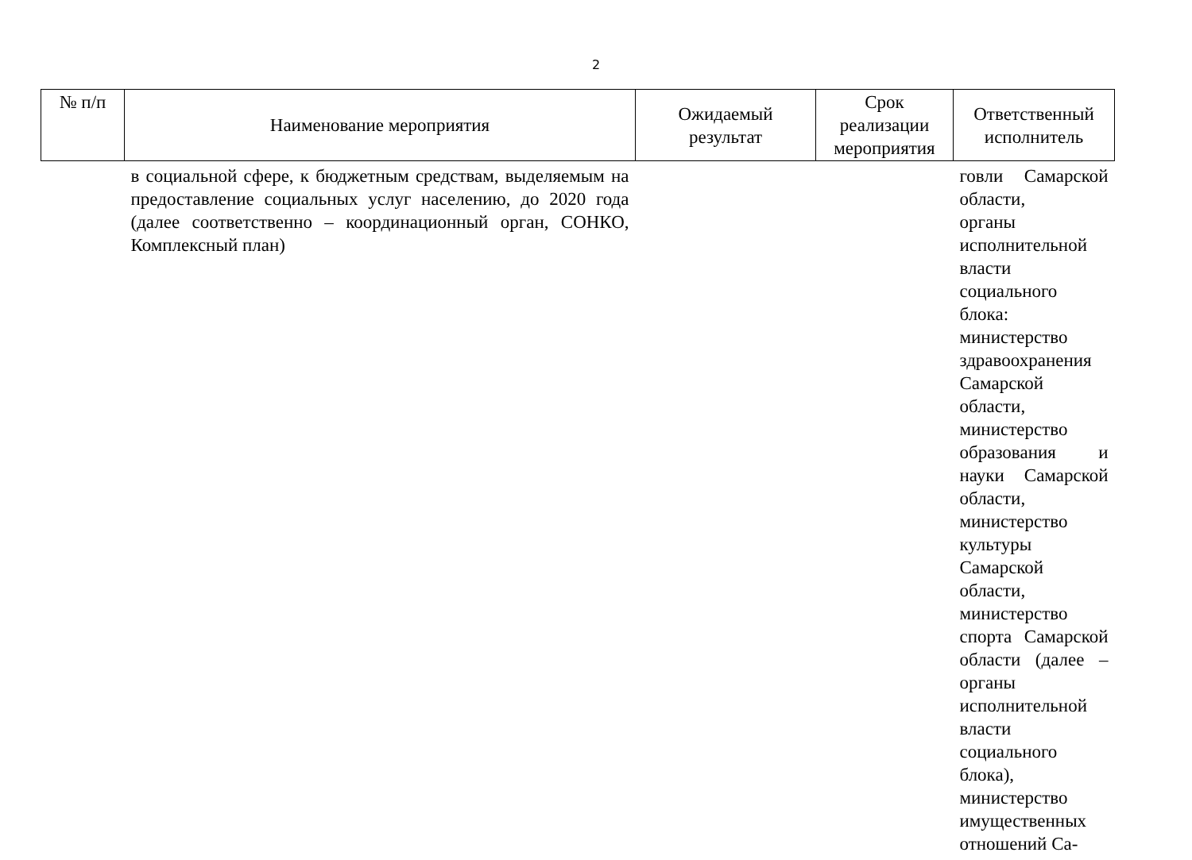2
| № п/п | Наименование мероприятия | Ожидаемый результат | Срок реализации мероприятия | Ответственный исполнитель |
| --- | --- | --- | --- | --- |
| | в социальной сфере, к бюджетным средствам, выделяемым на предоставление социальных услуг населению, до 2020 года (далее соответственно – координационный орган, СОНКО, Комплексный план) | | | говли Самарской области, органы исполнительной власти социального блока: министерство здравоохранения Самарской области, министерство образования и науки Самарской области, министерство культуры Самарской области, министерство спорта Самарской области (далее – органы исполнительной власти социального блока), министерство имущественных отношений Са- |